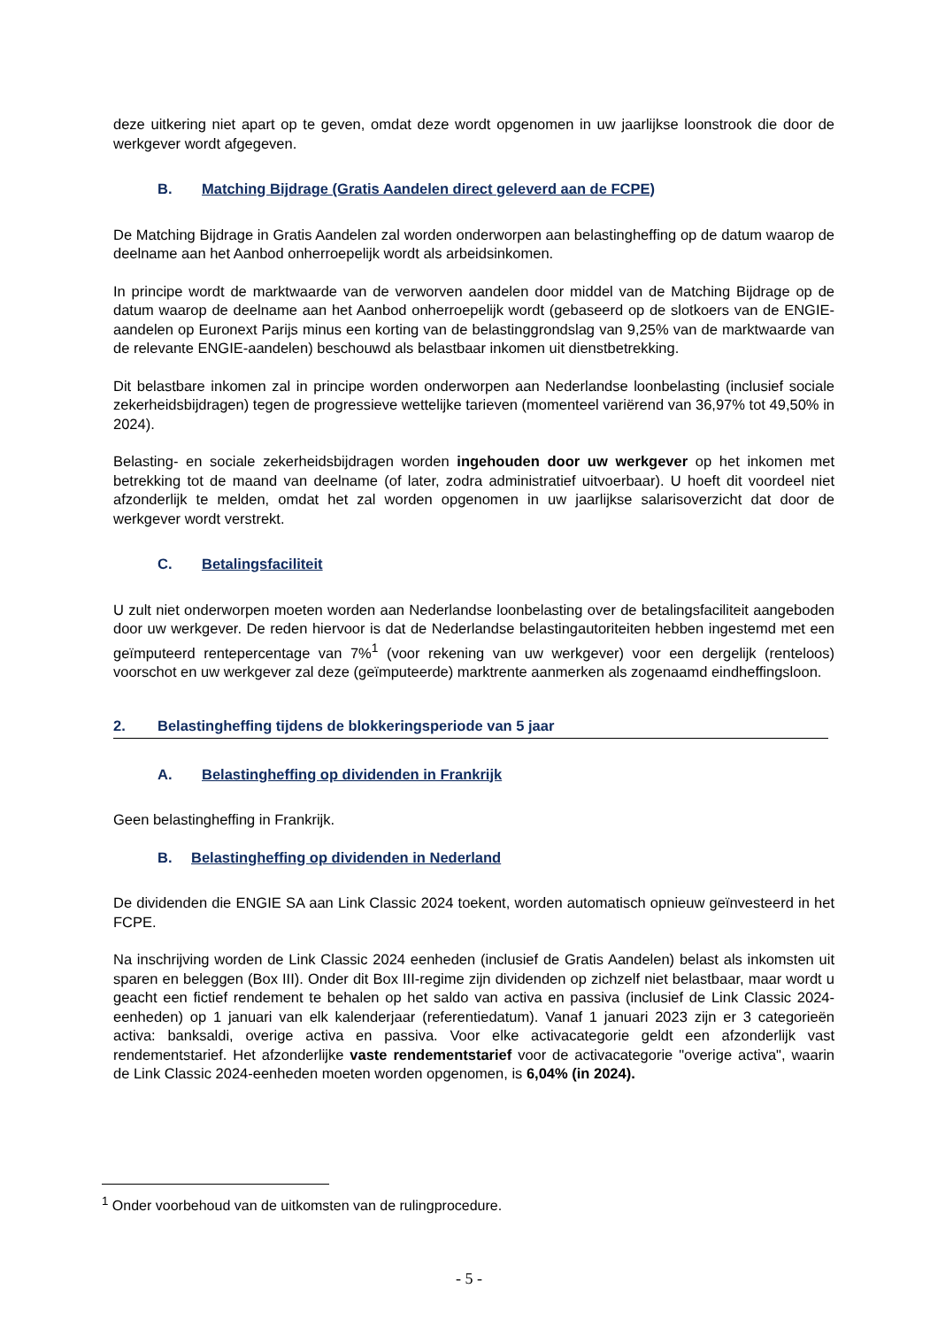deze uitkering niet apart op te geven, omdat deze wordt opgenomen in uw jaarlijkse loonstrook die door de werkgever wordt afgegeven.
B. Matching Bijdrage (Gratis Aandelen direct geleverd aan de FCPE)
De Matching Bijdrage in Gratis Aandelen zal worden onderworpen aan belastingheffing op de datum waarop de deelname aan het Aanbod onherroepelijk wordt als arbeidsinkomen.
In principe wordt de marktwaarde van de verworven aandelen door middel van de Matching Bijdrage op de datum waarop de deelname aan het Aanbod onherroepelijk wordt (gebaseerd op de slotkoers van de ENGIE-aandelen op Euronext Parijs minus een korting van de belastinggrondslag van 9,25% van de marktwaarde van de relevante ENGIE-aandelen) beschouwd als belastbaar inkomen uit dienstbetrekking.
Dit belastbare inkomen zal in principe worden onderworpen aan Nederlandse loonbelasting (inclusief sociale zekerheidsbijdragen) tegen de progressieve wettelijke tarieven (momenteel variërend van 36,97% tot 49,50% in 2024).
Belasting- en sociale zekerheidsbijdragen worden ingehouden door uw werkgever op het inkomen met betrekking tot de maand van deelname (of later, zodra administratief uitvoerbaar). U hoeft dit voordeel niet afzonderlijk te melden, omdat het zal worden opgenomen in uw jaarlijkse salarisoverzicht dat door de werkgever wordt verstrekt.
C. Betalingsfaciliteit
U zult niet onderworpen moeten worden aan Nederlandse loonbelasting over de betalingsfaciliteit aangeboden door uw werkgever. De reden hiervoor is dat de Nederlandse belastingautoriteiten hebben ingestemd met een geïmputeerd rentepercentage van 7%<sup>1</sup> (voor rekening van uw werkgever) voor een dergelijk (renteloos) voorschot en uw werkgever zal deze (geïmputeerde) marktrente aanmerken als zogenaamd eindheffingsloon.
2. Belastingheffing tijdens de blokkeringsperiode van 5 jaar
A. Belastingheffing op dividenden in Frankrijk
Geen belastingheffing in Frankrijk.
B. Belastingheffing op dividenden in Nederland
De dividenden die ENGIE SA aan Link Classic 2024 toekent, worden automatisch opnieuw geïnvesteerd in het FCPE.
Na inschrijving worden de Link Classic 2024 eenheden (inclusief de Gratis Aandelen) belast als inkomsten uit sparen en beleggen (Box III). Onder dit Box III-regime zijn dividenden op zichzelf niet belastbaar, maar wordt u geacht een fictief rendement te behalen op het saldo van activa en passiva (inclusief de Link Classic 2024-eenheden) op 1 januari van elk kalenderjaar (referentiedatum). Vanaf 1 januari 2023 zijn er 3 categorieën activa: banksaldi, overige activa en passiva. Voor elke activacategorie geldt een afzonderlijk vast rendementstarief. Het afzonderlijke vaste rendementstarief voor de activacategorie "overige activa", waarin de Link Classic 2024-eenheden moeten worden opgenomen, is 6,04% (in 2024).
<sup>1</sup> Onder voorbehoud van de uitkomsten van de rulingprocedure.
- 5 -